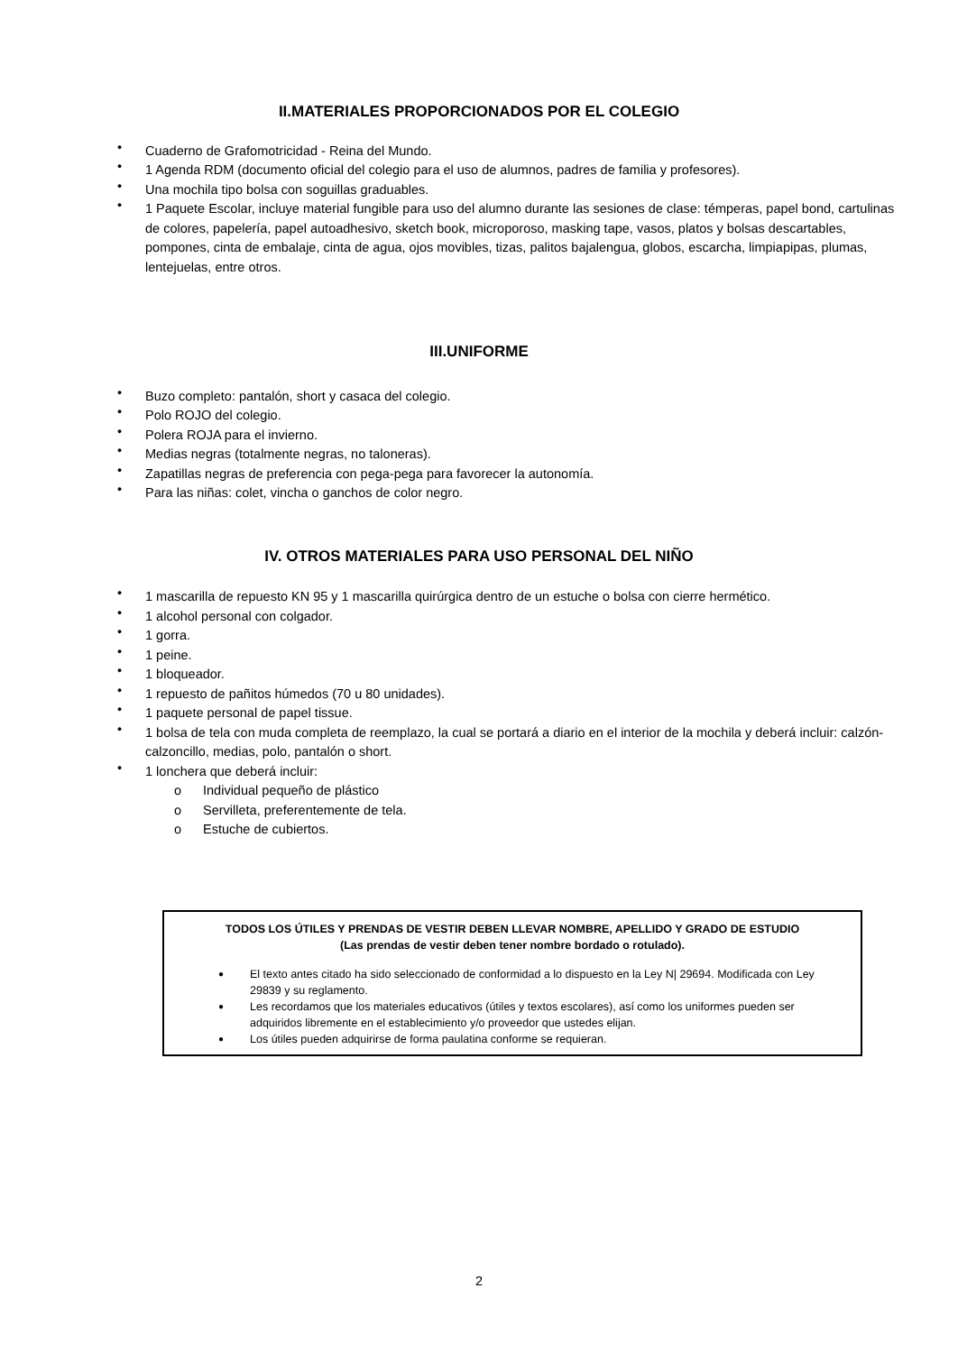II.MATERIALES PROPORCIONADOS POR EL COLEGIO
• Cuaderno de Grafomotricidad - Reina del Mundo.
• 1 Agenda RDM (documento oficial del colegio para el uso de alumnos, padres de familia y profesores).
• Una mochila tipo bolsa con soguillas graduables.
• 1 Paquete Escolar, incluye material fungible para uso del alumno durante las sesiones de clase: témperas, papel bond, cartulinas de colores, papelería, papel autoadhesivo, sketch book, microporoso, masking tape, vasos, platos y bolsas descartables, pompones, cinta de embalaje, cinta de agua, ojos movibles, tizas, palitos bajalengua, globos, escarcha, limpiapipas, plumas, lentejuelas, entre otros.
III.UNIFORME
• Buzo completo: pantalón, short y casaca del colegio.
• Polo ROJO del colegio.
• Polera ROJA para el invierno.
• Medias negras (totalmente negras, no taloneras).
• Zapatillas negras de preferencia con pega-pega para favorecer la autonomía.
• Para las niñas: colet, vincha o ganchos de color negro.
IV. OTROS MATERIALES PARA USO PERSONAL DEL NIÑO
• 1 mascarilla de repuesto KN 95 y 1 mascarilla quirúrgica dentro de un estuche o bolsa con cierre hermético.
• 1 alcohol personal con colgador.
• 1 gorra.
• 1 peine.
• 1 bloqueador.
• 1 repuesto de pañitos húmedos (70 u 80 unidades).
• 1 paquete personal de papel tissue.
• 1 bolsa de tela con muda completa de reemplazo, la cual se portará a diario en el interior de la mochila y deberá incluir: calzón- calzoncillo, medias, polo, pantalón o short.
• 1 lonchera que deberá incluir:
o Individual pequeño de plástico
o Servilleta, preferentemente de tela.
o Estuche de cubiertos.
TODOS LOS ÚTILES Y PRENDAS DE VESTIR DEBEN LLEVAR NOMBRE, APELLIDO Y GRADO DE ESTUDIO
(Las prendas de vestir deben tener nombre bordado o rotulado).
● El texto antes citado ha sido seleccionado de conformidad a lo dispuesto en la Ley N| 29694. Modificada con Ley 29839 y su reglamento.
● Les recordamos que los materiales educativos (útiles y textos escolares), así como los uniformes pueden ser adquiridos libremente en el establecimiento y/o proveedor que ustedes elijan.
● Los útiles pueden adquirirse de forma paulatina conforme se requieran.
2